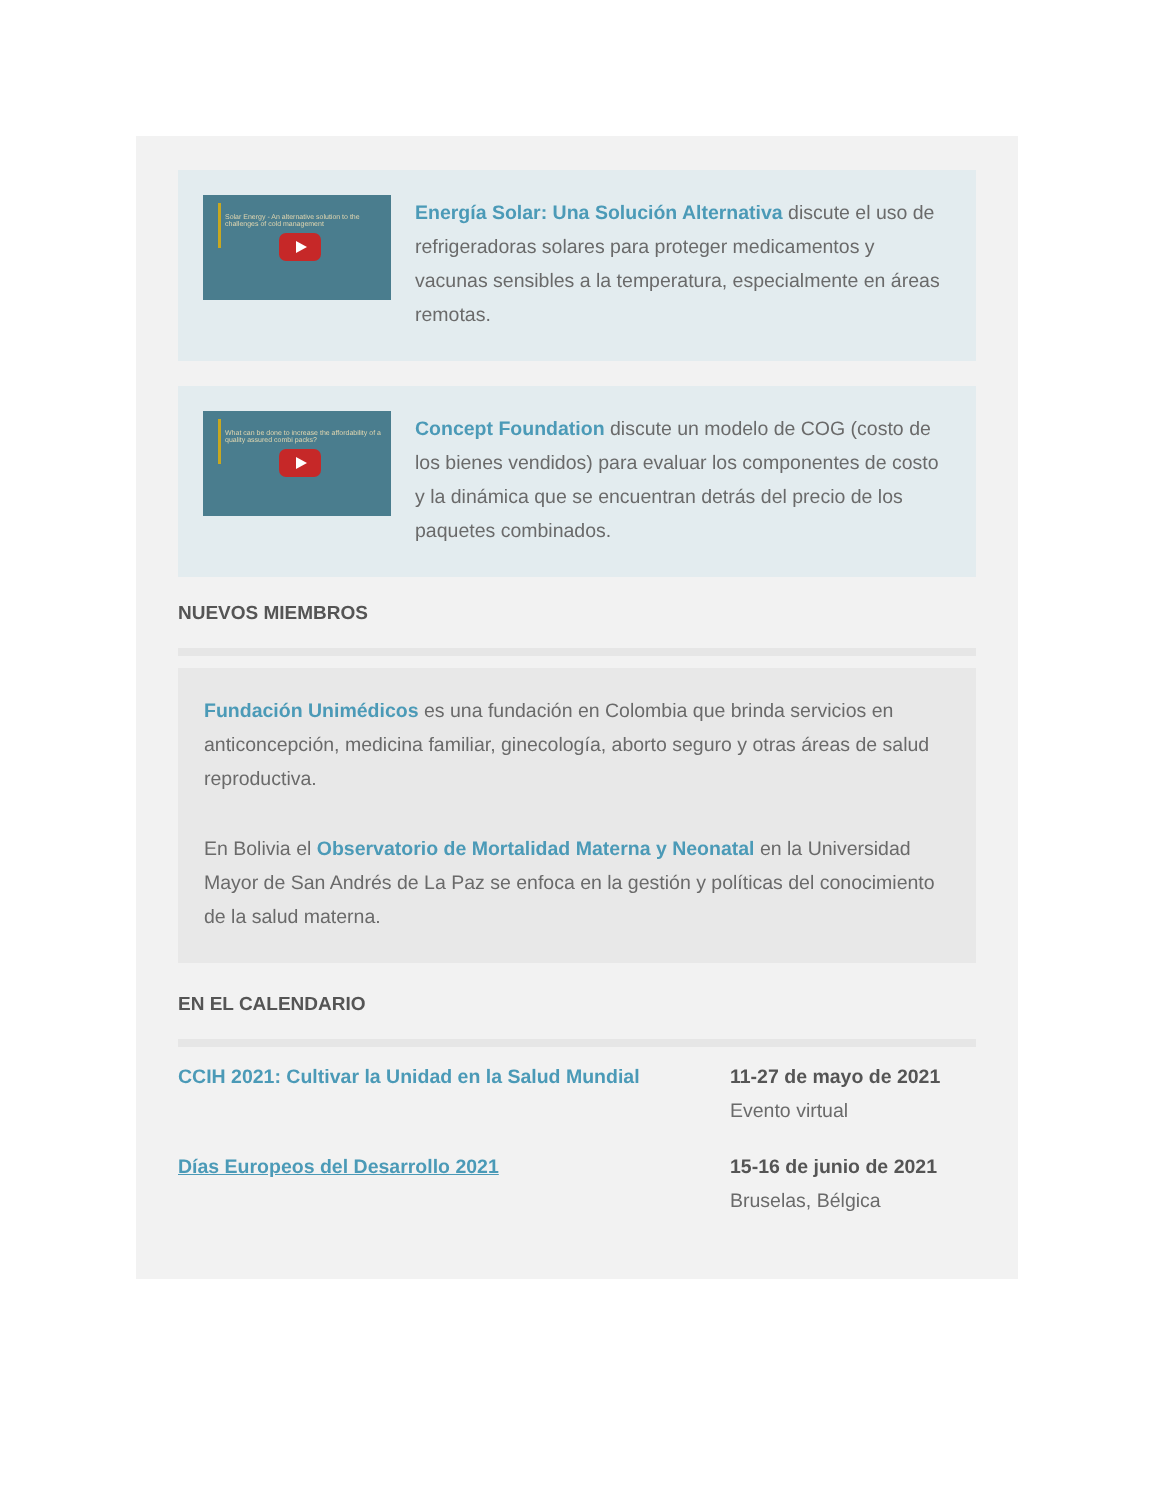Solar Energy - An alternative solution to the challenges of cold management
Energía Solar: Una Solución Alternativa discute el uso de refrigeradoras solares para proteger medicamentos y vacunas sensibles a la temperatura, especialmente en áreas remotas.
What can be done to increase the affordability of a quality assured combi packs?
Concept Foundation discute un modelo de COG (costo de los bienes vendidos) para evaluar los componentes de costo y la dinámica que se encuentran detrás del precio de los paquetes combinados.
NUEVOS MIEMBROS
Fundación Unimédicos es una fundación en Colombia que brinda servicios en anticoncepción, medicina familiar, ginecología, aborto seguro y otras áreas de salud reproductiva.
En Bolivia el Observatorio de Mortalidad Materna y Neonatal en la Universidad Mayor de San Andrés de La Paz se enfoca en la gestión y políticas del conocimiento de la salud materna.
EN EL CALENDARIO
CCIH 2021: Cultivar la Unidad en la Salud Mundial 11-27 de mayo de 2021
Evento virtual
Días Europeos del Desarrollo 2021 15-16 de junio de 2021
Bruselas, Bélgica